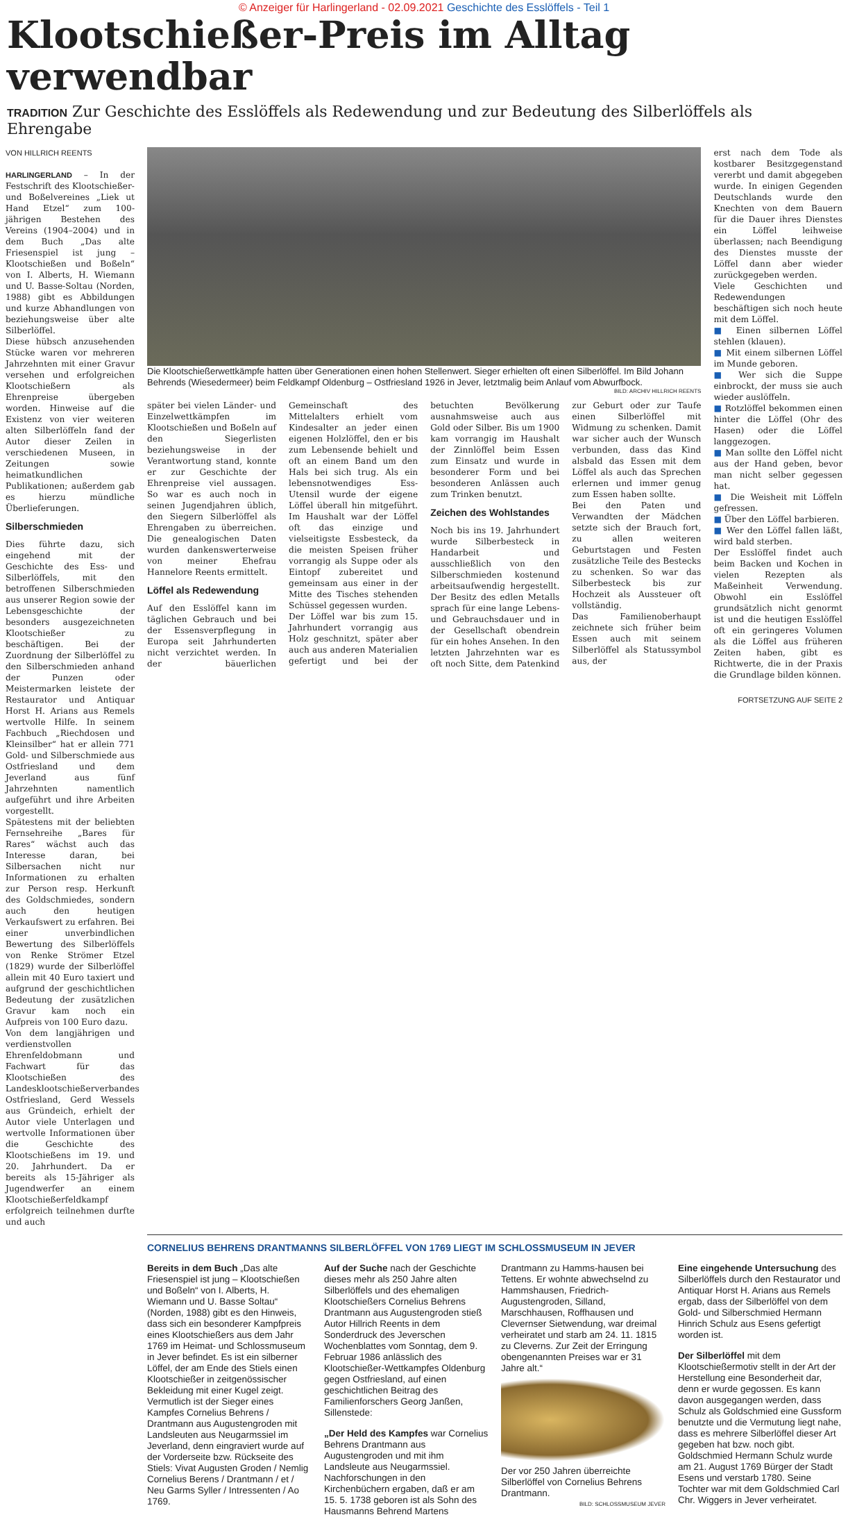© Anzeiger für Harlingerland - 02.09.2021 Geschichte des Esslöffels - Teil 1
Klootschießer-Preis im Alltag verwendbar
TRADITION Zur Geschichte des Esslöffels als Redewendung und zur Bedeutung des Silberlöffels als Ehrengabe
VON HILLRICH REENTS
HARLINGERLAND – In der Festschrift des Klootschießer- und Boßelvereines „Liek ut Hand Etzel“ zum 100-jährigen Bestehen des Vereins (1904–2004) und in dem Buch „Das alte Friesenspiel ist jung – Klootschießen und Boßeln“ von I. Alberts, H. Wiemann und U. Basse-Soltau (Norden, 1988) gibt es Abbildungen und kurze Abhandlungen von beziehungsweise über alte Silberlöffel.
Diese hübsch anzusehenden Stücke waren vor mehreren Jahrzehnten mit einer Gravur versehen und erfolgreichen Klootschießern als Ehrenpreise übergeben worden. Hinweise auf die Existenz von vier weiteren alten Silberlöffeln fand der Autor dieser Zeilen in verschiedenen Museen, in Zeitungen sowie heimatkundlichen Publikationen; außerdem gab es hierzu mündliche Überlieferungen.
Silberschmieden
Dies führte dazu, sich eingehend mit der Geschichte des Ess- und Silberlöffels, mit den betroffenen Silberschmieden aus unserer Region sowie der Lebensgeschichte der besonders ausgezeichneten Klootschießer zu beschäftigen. Bei der Zuordnung der Silberlöffel zu den Silberschmieden anhand der Punzen oder Meistermarken leistete der Restaurator und Antiquar Horst H. Arians aus Remels wertvolle Hilfe. In seinem Fachbuch „Riechdosen und Kleinsilber“ hat er allein 771 Gold- und Silberschmiede aus Ostfriesland und dem Jeverland aus fünf Jahrzehnten namentlich aufgeführt und ihre Arbeiten vorgestellt.
Spätestens mit der beliebten Fernsehreihe „Bares für Rares“ wächst auch das Interesse daran, bei Silbersachen nicht nur Informationen zu erhalten zur Person resp. Herkunft des Goldschmiedes, sondern auch den heutigen Verkaufswert zu erfahren. Bei einer unverbindlichen Bewertung des Silberlöffels von Renke Strömer Etzel (1829) wurde der Silberlöffel allein mit 40 Euro taxiert und aufgrund der geschichtlichen Bedeutung der zusätzlichen Gravur kam noch ein Aufpreis von 100 Euro dazu.
Von dem langjährigen und verdienstvollen Ehrenfeldobmann und Fachwart für das Klootschießen des Landesklootschießerverbandes Ostfriesland, Gerd Wessels aus Gründeich, erhielt der Autor viele Unterlagen und wertvolle Informationen über die Geschichte des Klootschießens im 19. und 20. Jahrhundert. Da er bereits als 15-Jähriger als Jugendwerfer an einem Klootschießerfeldkampf erfolgreich teilnehmen durfte und auch
Die Klootschießerwettkämpfe hatten über Generationen einen hohen Stellenwert. Sieger erhielten oft einen Silberlöffel. Im Bild Johann Behrends (Wiesedermeer) beim Feldkampf Oldenburg – Ostfriesland 1926 in Jever, letztmalig beim Anlauf vom Abwurfbock.
BILD: ARCHIV HILLRICH REENTS
später bei vielen Länder- und Einzelwettkämpfen im Klootschießen und Boßeln auf den Siegerlisten beziehungsweise in der Verantwortung stand, konnte er zur Geschichte der Ehrenpreise viel aussagen. So war es auch noch in seinen Jugendjahren üblich, den Siegern Silberlöffel als Ehrengaben zu überreichen. Die genealogischen Daten wurden dankenswerterweise von meiner Ehefrau Hannelore Reents ermittelt.
Löffel als Redewendung
Auf den Esslöffel kann im täglichen Gebrauch und bei der Essensverpflegung in Europa seit Jahrhunderten nicht verzichtet werden. In der bäuerlichen Gemeinschaft des Mittelalters erhielt vom Kindesalter an jeder einen eigenen Holzlöffel, den er bis zum Lebensende behielt und oft an einem Band um den Hals bei sich trug. Als ein lebensnotwendiges Ess-Utensil wurde der eigene Löffel überall hin mitgeführt. Im Haushalt war der Löffel oft das einzige und vielseitigste Essbesteck, da die meisten Speisen früher vorrangig als Suppe oder als Eintopf zubereitet und gemeinsam aus einer in der Mitte des Tisches stehenden Schüssel gegessen wurden.
Der Löffel war bis zum 15. Jahrhundert vorrangig aus Holz geschnitzt, später aber auch aus anderen Materialien gefertigt und bei der betuchten Bevölkerung ausnahmsweise auch aus Gold oder Silber. Bis um 1900 kam vorrangig im Haushalt der Zinnlöffel beim Essen zum Einsatz und wurde in besonderer Form und bei besonderen Anlässen auch zum Trinken benutzt.
Zeichen des Wohlstandes
Noch bis ins 19. Jahrhundert wurde Silberbesteck in Handarbeit und ausschließlich von den Silberschmieden kostenund arbeitsaufwendig hergestellt. Der Besitz des edlen Metalls sprach für eine lange Lebens- und Gebrauchsdauer und in der Gesellschaft obendrein für ein hohes Ansehen. In den letzten Jahrzehnten war es oft noch Sitte, dem Patenkind zur Geburt oder zur Taufe einen Silberlöffel mit Widmung zu schenken. Damit war sicher auch der Wunsch verbunden, dass das Kind alsbald das Essen mit dem Löffel als auch das Sprechen erlernen und immer genug zum Essen haben sollte.
Bei den Paten und Verwandten der Mädchen setzte sich der Brauch fort, zu allen weiteren Geburtstagen und Festen zusätzliche Teile des Bestecks zu schenken. So war das Silberbesteck bis zur Hochzeit als Aussteuer oft vollständig.
Das Familienoberhaupt zeichnete sich früher beim Essen auch mit seinem Silberlöffel als Statussymbol aus, der
erst nach dem Tode als kostbarer Besitzgegenstand vererbt und damit abgegeben wurde. In einigen Gegenden Deutschlands wurde den Knechten von dem Bauern für die Dauer ihres Dienstes ein Löffel leihweise überlassen; nach Beendigung des Dienstes musste der Löffel dann aber wieder zurückgegeben werden.
Viele Geschichten und Redewendungen beschäftigen sich noch heute mit dem Löffel.
■ Einen silbernen Löffel stehlen (klauen).
■ Mit einem silbernen Löffel im Munde geboren.
■ Wer sich die Suppe einbrockt, der muss sie auch wieder auslöffeln.
■ Rotzlöffel bekommen einen hinter die Löffel (Ohr des Hasen) oder die Löffel langgezogen.
■ Man sollte den Löffel nicht aus der Hand geben, bevor man nicht selber gegessen hat.
■ Die Weisheit mit Löffeln gefressen.
■ Über den Löffel barbieren.
■ Wer den Löffel fallen läßt, wird bald sterben.
Der Esslöffel findet auch beim Backen und Kochen in vielen Rezepten als Maßeinheit Verwendung. Obwohl ein Esslöffel grundsätzlich nicht genormt ist und die heutigen Esslöffel oft ein geringeres Volumen als die Löffel aus früheren Zeiten haben, gibt es Richtwerte, die in der Praxis die Grundlage bilden können.
FORTSETZUNG AUF SEITE 2
CORNELIUS BEHRENS DRANTMANNS SILBERLÖFFEL VON 1769 LIEGT IM SCHLOSSMUSEUM IN JEVER
Bereits in dem Buch „Das alte Friesenspiel ist jung – Klootschießen und Boßeln“ von I. Alberts, H. Wiemann und U. Basse Soltau“ (Norden, 1988) gibt es den Hinweis, dass sich ein besonderer Kampfpreis eines Klootschießers aus dem Jahr 1769 im Heimat- und Schlossmuseum in Jever befindet. Es ist ein silberner Löffel, der am Ende des Stiels einen Klootschießer in zeitgenössischer Bekleidung mit einer Kugel zeigt. Vermutlich ist der Sieger eines Kampfes Cornelius Behrens / Drantmann aus Augustengroden mit Landsleuten aus Neugarmssiel im Jeverland, denn eingraviert wurde auf der Vorderseite bzw. Rückseite des Stiels: Vivat Augusten Groden / Nemlig Cornelius Berens / Drantmann / et / Neu Garms Syller / Intressenten / Ao 1769.
Auf der Suche nach der Geschichte dieses mehr als 250 Jahre alten Silberlöffels und des ehemaligen Klootschießers Cornelius Behrens Drantmann aus Augustengroden stieß Autor Hillrich Reents in dem Sonderdruck des Jeverschen Wochenblattes vom Sonntag, dem 9. Februar 1986 anlässlich des Klootschießer-Wettkampfes Oldenburg gegen Ostfriesland, auf einen geschichtlichen Beitrag des Familienforschers Georg Janßen, Sillenstede:
„Der Held des Kampfes war Cornelius Behrens Drantmann aus Augustengroden und mit ihm Landsleute aus Neugarmssiel. Nachforschungen in den Kirchenbüchern ergaben, daß er am 15. 5. 1738 geboren ist als Sohn des Hausmanns Behrend Martens Drantmann zu Hamms-hausen bei Tettens. Er wohnte abwechselnd zu Hammshausen, Friedrich-Augustengroden, Silland, Marschhausen, Roffhausen und Clevernser Sietwendung, war dreimal verheiratet und starb am 24. 11. 1815 zu Cleverns. Zur Zeit der Erringung obengenannten Preises war er 31 Jahre alt.“
Der vor 250 Jahren überreichte Silberlöffel von Cornelius Behrens Drantmann.
BILD: SCHLOSSMUSEUM JEVER
Eine eingehende Untersuchung des Silberlöffels durch den Restaurator und Antiquar Horst H. Arians aus Remels ergab, dass der Silberlöffel von dem Gold- und Silberschmied Hermann Hinrich Schulz aus Esens gefertigt worden ist.
Der Silberlöffel mit dem Klootschießermotiv stellt in der Art der Herstellung eine Besonderheit dar, denn er wurde gegossen. Es kann davon ausgegangen werden, dass Schulz als Goldschmied eine Gussform benutzte und die Vermutung liegt nahe, dass es mehrere Silberlöffel dieser Art gegeben hat bzw. noch gibt. Goldschmied Hermann Schulz wurde am 21. August 1769 Bürger der Stadt Esens und verstarb 1780. Seine Tochter war mit dem Goldschmied Carl Chr. Wiggers in Jever verheiratet.